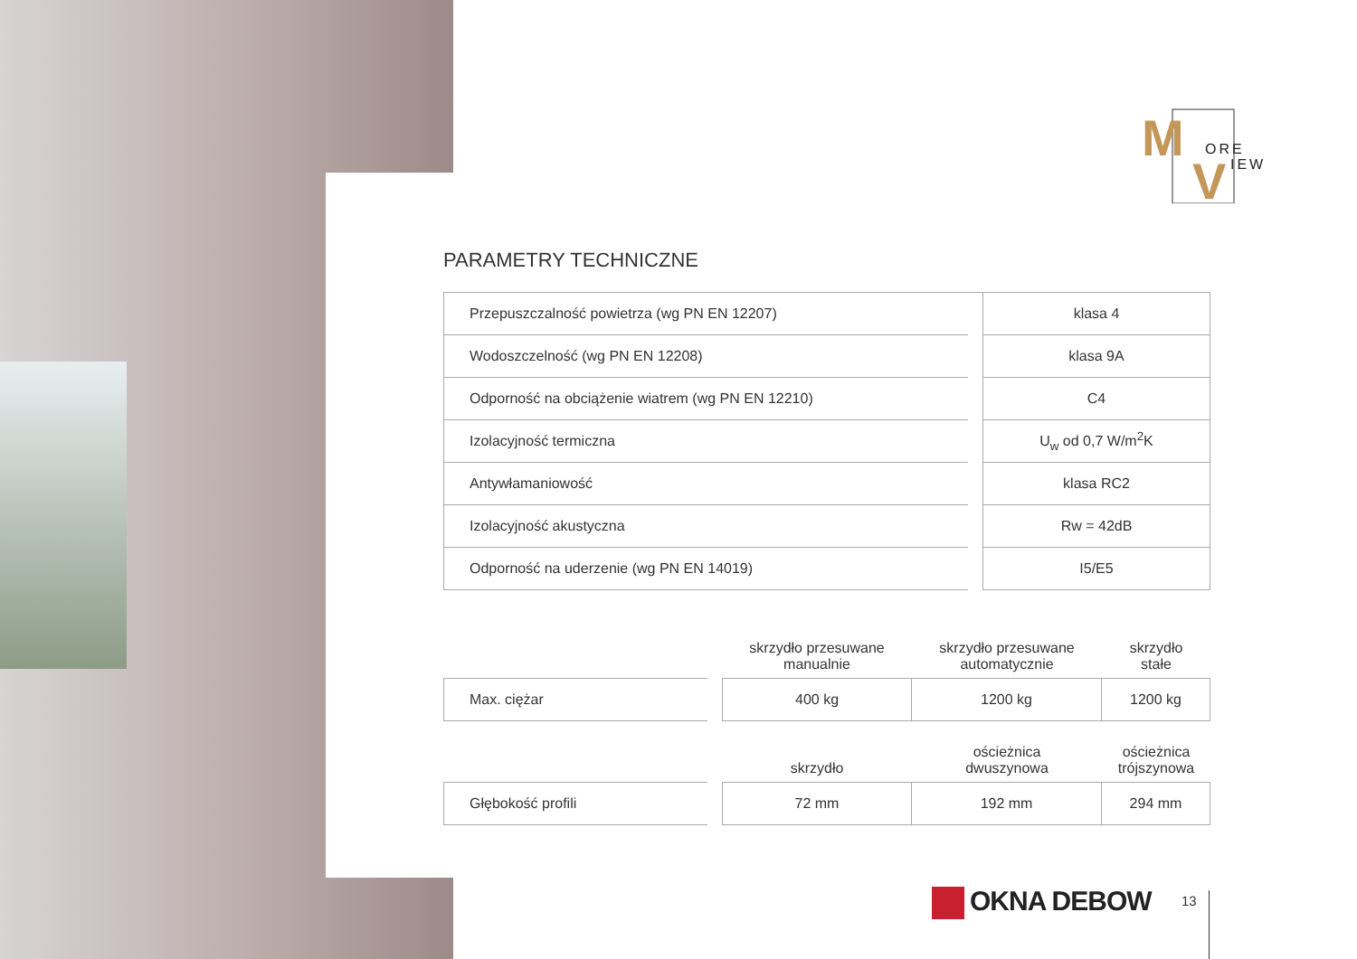M
V
ORE
IEW
PARAMETRY TECHNICZNE
| Przepuszczalność powietrza (wg PN EN 12207) | | klasa 4 |
| Wodoszczelność (wg PN EN 12208) | | klasa 9A |
| Odporność na obciążenie wiatrem (wg PN EN 12210) | | C4 |
| Izolacyjność termiczna | | U<sub>w</sub> od 0,7 W/m<sup>2</sup>K |
| Antywłamaniowość | | klasa RC2 |
| Izolacyjność akustyczna | | Rw = 42dB |
| Odporność na uderzenie (wg PN EN 14019) | | I5/E5 |
| | | skrzydło przesuwane manualnie | skrzydło przesuwane automatycznie | skrzydło stałe |
| Max. ciężar | | 400 kg | 1200 kg | 1200 kg |
| | | skrzydło | ościeżnica dwuszynowa | ościeżnica trójszynowa |
| Głębokość profili | | 72 mm | 192 mm | 294 mm |
OKNA DEBOW 13